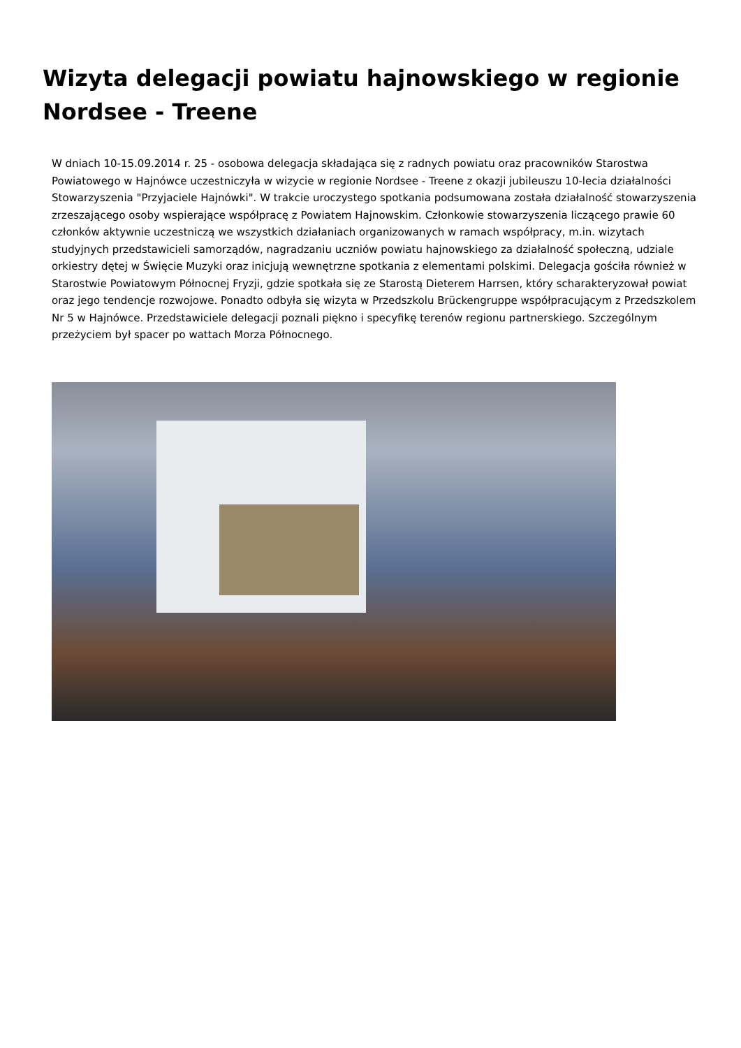Wizyta delegacji powiatu hajnowskiego w regionie Nordsee - Treene
W dniach 10-15.09.2014 r. 25 - osobowa delegacja składająca się z radnych powiatu oraz pracowników Starostwa Powiatowego w Hajnówce uczestniczyła w wizycie w regionie Nordsee - Treene z okazji jubileuszu 10-lecia działalności Stowarzyszenia "Przyjaciele Hajnówki". W trakcie uroczystego spotkania podsumowana została działalność stowarzyszenia zrzeszającego osoby wspierające współpracę z Powiatem Hajnowskim. Członkowie stowarzyszenia liczącego prawie 60 członków aktywnie uczestniczą we wszystkich działaniach organizowanych w ramach współpracy, m.in. wizytach studyjnych przedstawicieli samorządów, nagradzaniu uczniów powiatu hajnowskiego za działalność społeczną, udziale orkiestry dętej w Święcie Muzyki oraz inicjują wewnętrzne spotkania z elementami polskimi. Delegacja gościła również w Starostwie Powiatowym Północnej Fryzji, gdzie spotkała się ze Starostą Dieterem Harrsen, który scharakteryzował powiat oraz jego tendencje rozwojowe. Ponadto odbyła się wizyta w Przedszkolu Brückengruppe współpracującym z Przedszkolem Nr 5 w Hajnówce. Przedstawiciele delegacji poznali piękno i specyfikę terenów regionu partnerskiego. Szczególnym przeżyciem był spacer po wattach Morza Północnego.